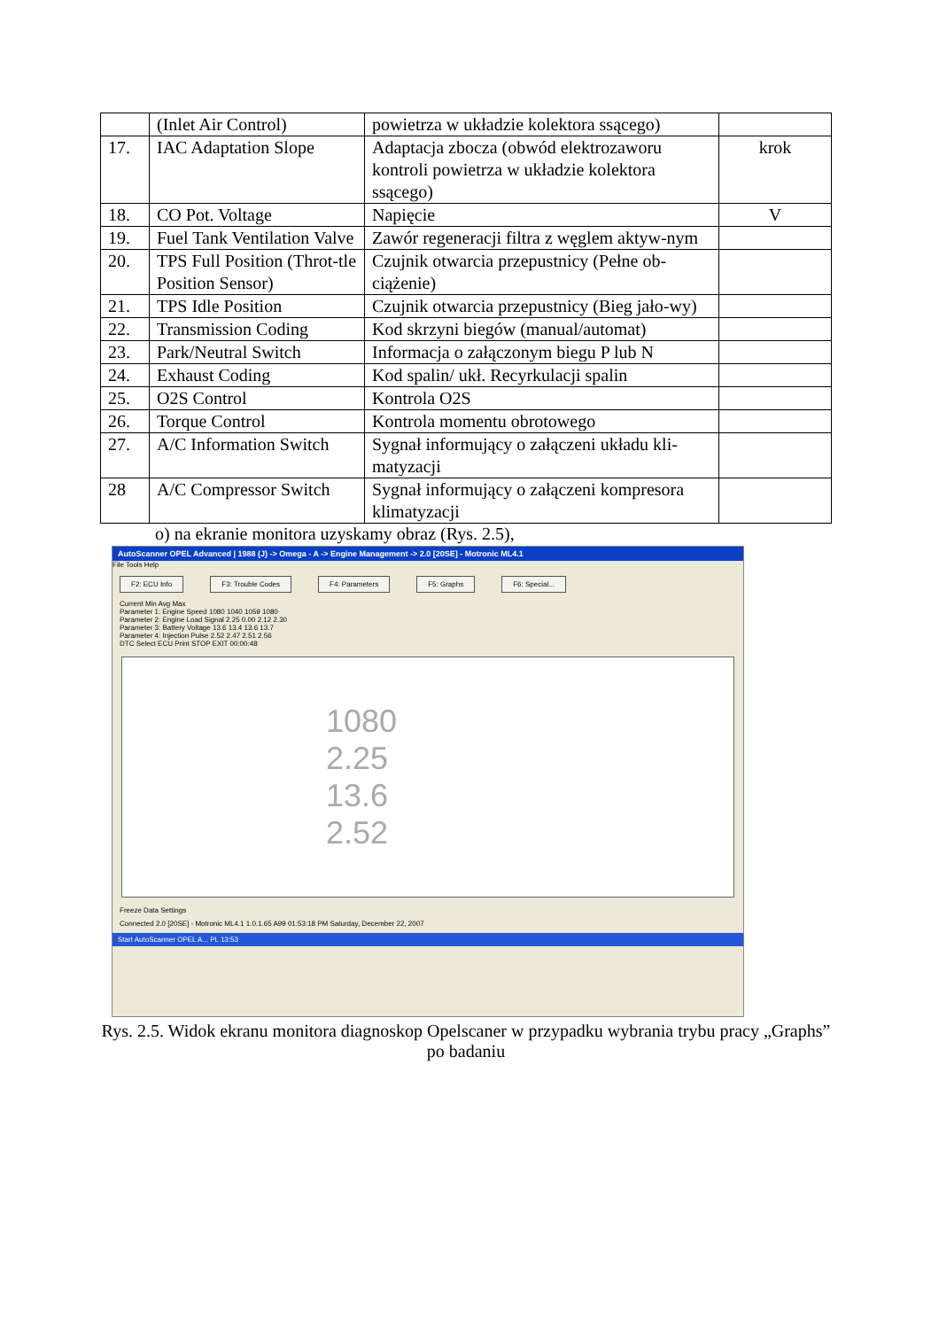| | (Inlet Air Control) | powietrza w układzie kolektora ssącego) | |
| 17. | IAC Adaptation Slope | Adaptacja zbocza (obwód elektrozaworu kontroli powietrza w układzie kolektora ssącego) | krok |
| 18. | CO Pot. Voltage | Napięcie | V |
| 19. | Fuel Tank Ventilation Valve | Zawór regeneracji filtra z węglem aktyw-nym | |
| 20. | TPS Full Position (Throt-tle Position Sensor) | Czujnik otwarcia przepustnicy (Pełne ob-ciążenie) | |
| 21. | TPS Idle Position | Czujnik otwarcia przepustnicy (Bieg jało-wy) | |
| 22. | Transmission Coding | Kod skrzyni biegów (manual/automat) | |
| 23. | Park/Neutral Switch | Informacja o załączonym biegu P lub N | |
| 24. | Exhaust Coding | Kod spalin/ ukł. Recyrkulacji spalin | |
| 25. | O2S Control | Kontrola O2S | |
| 26. | Torque Control | Kontrola momentu obrotowego | |
| 27. | A/C Information Switch | Sygnał informujący o załączeni układu kli-matyzacji | |
| 28 | A/C Compressor Switch | Sygnał informujący o załączeni kompresora klimatyzacji | |
o) na ekranie monitora uzyskamy obraz (Rys. 2.5),
AutoScanner OPEL Advanced | 1988 (J) -> Omega - A -> Engine Management -> 2.0 [20SE] - Motronic ML4.1
File Tools Help
F2: ECU Info F3: Trouble Codes F4: Parameters F5: Graphs F6: Special...
Current Min Avg Max
Parameter 1: Engine Speed 1080 1040 1059 1080
Parameter 2: Engine Load Signal 2.25 0.00 2.12 2.30
Parameter 3: Battery Voltage 13.6 13.4 13.6 13.7
Parameter 4: Injection Pulse 2.52 2.47 2.51 2.56
DTC Select ECU Print STOP EXIT 00:00:48
1080
2.25
13.6
2.52
Freeze Data Settings
Connected 2.0 [20SE] - Motronic ML4.1 1.0.1.65 A99 01:53:18 PM Saturday, December 22, 2007
Start AutoScanner OPEL A... PL 13:53
Rys. 2.5. Widok ekranu monitora diagnoskop Opelscaner w przypadku wybrania trybu pracy „Graphs” po badaniu